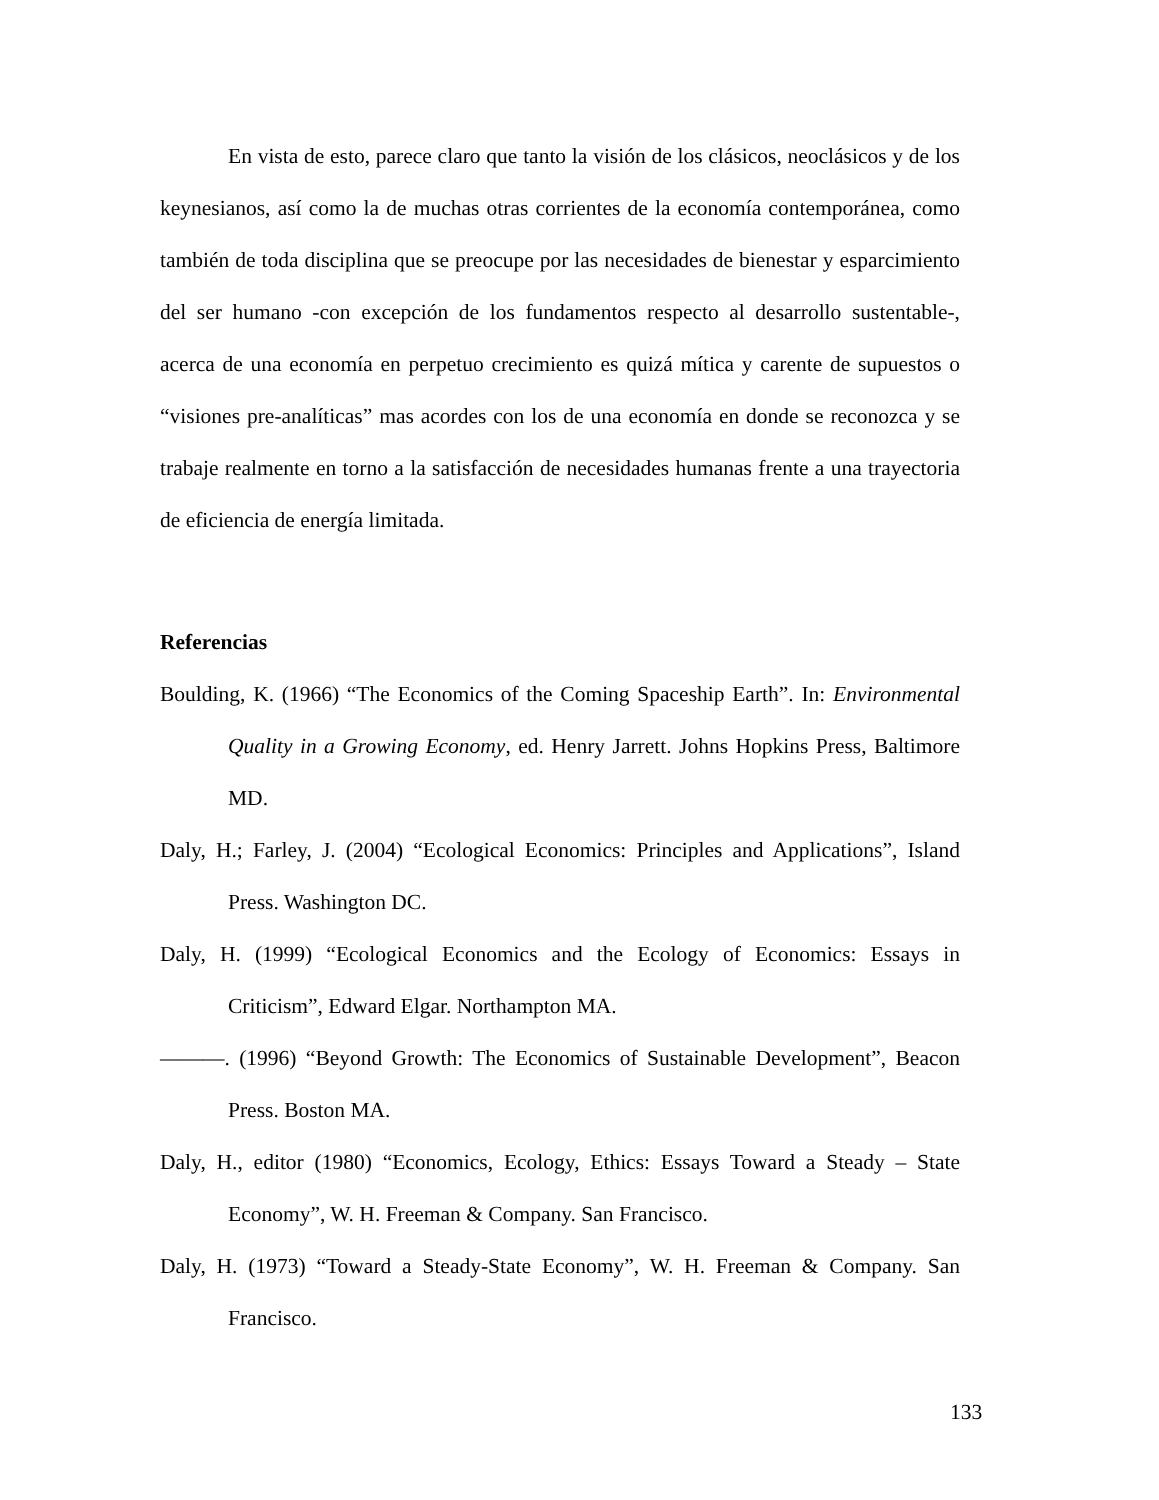En vista de esto, parece claro que tanto la visión de los clásicos, neoclásicos y de los keynesianos, así como la de muchas otras corrientes de la economía contemporánea, como también de toda disciplina que se preocupe por las necesidades de bienestar y esparcimiento del ser humano -con excepción de los fundamentos respecto al desarrollo sustentable-, acerca de una economía en perpetuo crecimiento es quizá mítica y carente de supuestos o “visiones pre-analíticas” mas acordes con los de una economía en donde se reconozca y se trabaje realmente en torno a la satisfacción de necesidades humanas frente a una trayectoria de eficiencia de energía limitada.
Referencias
Boulding, K. (1966) “The Economics of the Coming Spaceship Earth”. In: Environmental Quality in a Growing Economy, ed. Henry Jarrett. Johns Hopkins Press, Baltimore MD.
Daly, H.; Farley, J. (2004) “Ecological Economics: Principles and Applications”, Island Press. Washington DC.
Daly, H. (1999) “Ecological Economics and the Ecology of Economics: Essays in Criticism”, Edward Elgar. Northampton MA.
———. (1996) “Beyond Growth: The Economics of Sustainable Development”, Beacon Press. Boston MA.
Daly, H., editor (1980) “Economics, Ecology, Ethics: Essays Toward a Steady – State Economy”, W. H. Freeman & Company. San Francisco.
Daly, H. (1973) “Toward a Steady-State Economy”, W. H. Freeman & Company. San Francisco.
133